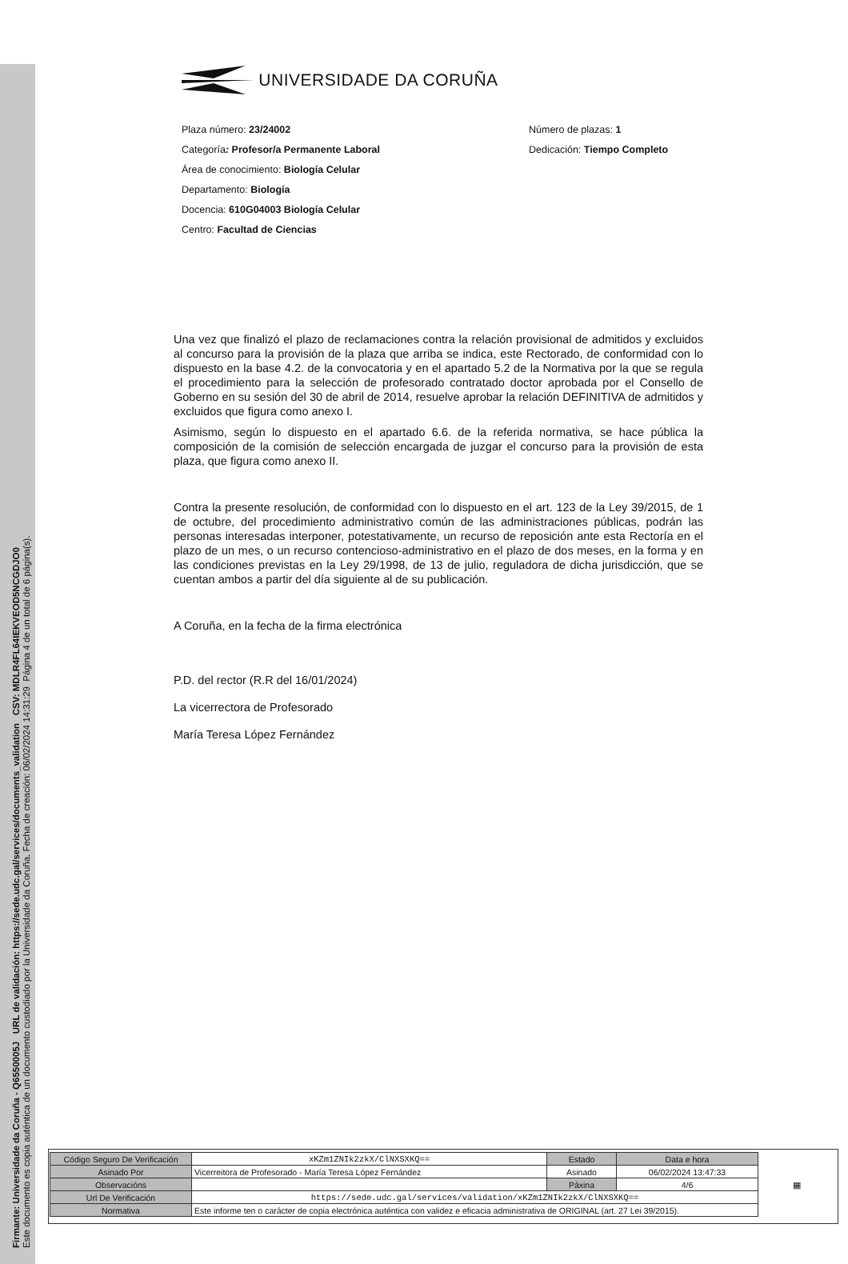Firmante: Universidade da Coruña - Q6550005J URL de validación: https://sede.udc.gal/services/documents_validation CSV: MDLR4FL64IEKVEOD5NCGDJO0
Este documento es copia auténtica de un documento custodiado por la Universidade da Coruña. Fecha de creación: 06/02/2024 14:31:29 Página 4 de un total de 6 página(s).
UNIVERSIDADE DA CORUÑA
Plaza número: 23/24002
Categoría: Profesor/a Permanente Laboral
Área de conocimiento: Biología Celular
Departamento: Biología
Docencia: 610G04003 Biología Celular
Centro: Facultad de Ciencias
Número de plazas: 1
Dedicación: Tiempo Completo
Una vez que finalizó el plazo de reclamaciones contra la relación provisional de admitidos y excluidos al concurso para la provisión de la plaza que arriba se indica, este Rectorado, de conformidad con lo dispuesto en la base 4.2. de la convocatoria y en el apartado 5.2 de la Normativa por la que se regula el procedimiento para la selección de profesorado contratado doctor aprobada por el Consello de Goberno en su sesión del 30 de abril de 2014, resuelve aprobar la relación DEFINITIVA de admitidos y excluidos que figura como anexo I.
Asimismo, según lo dispuesto en el apartado 6.6. de la referida normativa, se hace pública la composición de la comisión de selección encargada de juzgar el concurso para la provisión de esta plaza, que figura como anexo II.
Contra la presente resolución, de conformidad con lo dispuesto en el art. 123 de la Ley 39/2015, de 1 de octubre, del procedimiento administrativo común de las administraciones públicas, podrán las personas interesadas interponer, potestativamente, un recurso de reposición ante esta Rectoría en el plazo de un mes, o un recurso contencioso-administrativo en el plazo de dos meses, en la forma y en las condiciones previstas en la Ley 29/1998, de 13 de julio, reguladora de dicha jurisdicción, que se cuentan ambos a partir del día siguiente al de su publicación.
A Coruña, en la fecha de la firma electrónica
P.D. del rector (R.R del 16/01/2024)
La vicerrectora de Profesorado
María Teresa López Fernández
| Código Seguro De Verificación | xKZm1ZNIk2zkX/ClNXSXKQ== | Estado | Data e hora | ▦ |
| Asinado Por | Vicerreitora de Profesorado - María Teresa López Fernández | Asinado | 06/02/2024 13:47:33 | |
| Observacións | | Páxina | 4/6 | |
| Url De Verificación | https://sede.udc.gal/services/validation/xKZm1ZNIk2zkX/ClNXSXKQ== | | | |
| Normativa | Este informe ten o carácter de copia electrónica auténtica con validez e eficacia administrativa de ORIGINAL (art. 27 Lei 39/2015). | | | |